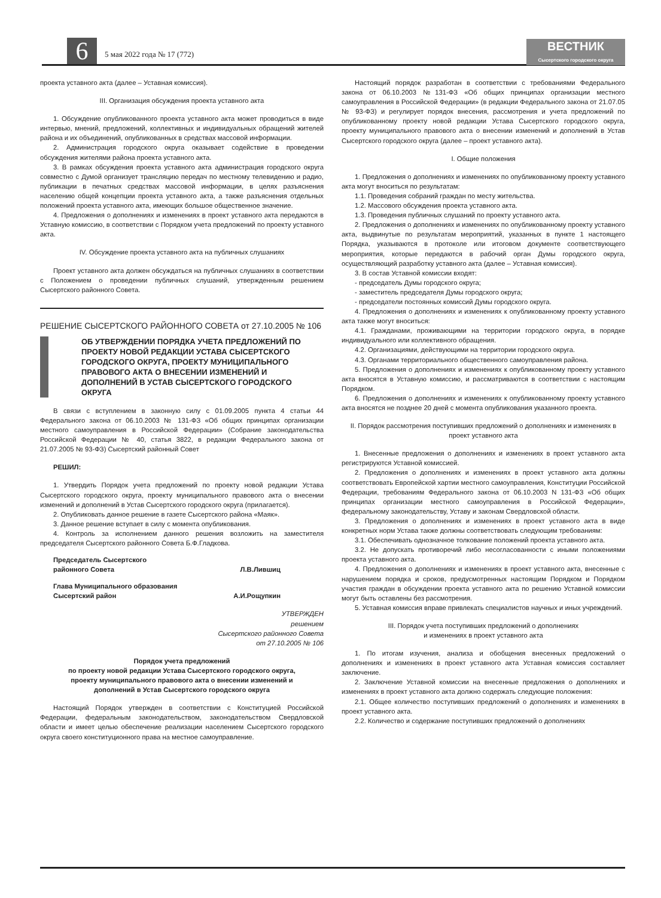6 5 мая 2022 года № 17 (772)
ВЕСТНИК
Сысертского городского округа
проекта уставного акта (далее – Уставная комиссия).
III. Организация обсуждения проекта уставного акта
1. Обсуждение опубликованного проекта уставного акта может проводиться в виде интервью, мнений, предложений, коллективных и индивидуальных обращений жителей района и их объединений, опубликованных в средствах массовой информации.
2. Администрация городского округа оказывает содействие в проведении обсуждения жителями района проекта уставного акта.
3. В рамках обсуждения проекта уставного акта администрация городского округа совместно с Думой организует трансляцию передач по местному телевидению и радио, публикации в печатных средствах массовой информации, в целях разъяснения населению общей концепции проекта уставного акта, а также разъяснения отдельных положений проекта уставного акта, имеющих большое общественное значение.
4. Предложения о дополнениях и изменениях в проект уставного акта передаются в Уставную комиссию, в соответствии с Порядком учета предложений по проекту уставного акта.
IV. Обсуждение проекта уставного акта на публичных слушаниях
Проект уставного акта должен обсуждаться на публичных слушаниях в соответствии с Положением о проведении публичных слушаний, утвержденным решением Сысертского районного Совета.
РЕШЕНИЕ СЫСЕРТСКОГО РАЙОННОГО СОВЕТА от 27.10.2005 № 106
ОБ УТВЕРЖДЕНИИ ПОРЯДКА УЧЕТА ПРЕДЛОЖЕНИЙ ПО ПРОЕКТУ НОВОЙ РЕДАКЦИИ УСТАВА СЫСЕРТСКОГО ГОРОДСКОГО ОКРУГА, ПРОЕКТУ МУНИЦИПАЛЬНОГО ПРАВОВОГО АКТА О ВНЕСЕНИИ ИЗМЕНЕНИЙ И ДОПОЛНЕНИЙ В УСТАВ СЫСЕРТСКОГО ГОРОДСКОГО ОКРУГА
В связи с вступлением в законную силу с 01.09.2005 пункта 4 статьи 44 Федерального закона от 06.10.2003 № 131-ФЗ «Об общих принципах организации местного самоуправления в Российской Федерации» (Собрание законодательства Российской Федерации № 40, статья 3822, в редакции Федерального закона от 21.07.2005 № 93-ФЗ) Сысертский районный Совет
РЕШИЛ:
1. Утвердить Порядок учета предложений по проекту новой редакции Устава Сысертского городского округа, проекту муниципального правового акта о внесении изменений и дополнений в Устав Сысертского городского округа (прилагается).
2. Опубликовать данное решение в газете Сысертского района «Маяк».
3. Данное решение вступает в силу с момента опубликования.
4. Контроль за исполнением данного решения возложить на заместителя председателя Сысертского районного Совета Б.Ф.Гладкова.
Председатель Сысертского
районного Совета
Л.В.Лившиц
Глава Муниципального образования
Сысертский район
А.И.Рощупкин
УТВЕРЖДЕН
решением
Сысертского районного Совета
от 27.10.2005 № 106
Порядок учета предложений
по проекту новой редакции Устава Сысертского городского округа,
проекту муниципального правового акта о внесении изменений и
дополнений в Устав Сысертского городского округа
Настоящий Порядок утвержден в соответствии с Конституцией Российской Федерации, федеральным законодательством, законодательством Свердловской области и имеет целью обеспечение реализации населением Сысертского городского округа своего конституционного права на местное самоуправление.
Настоящий порядок разработан в соответствии с требованиями Федерального закона от 06.10.2003 №131-ФЗ «Об общих принципах организации местного самоуправления в Российской Федерации» (в редакции Федерального закона от 21.07.05 № 93-ФЗ) и регулирует порядок внесения, рассмотрения и учета предложений по опубликованному проекту новой редакции Устава Сысертского городского округа, проекту муниципального правового акта о внесении изменений и дополнений в Устав Сысертского городского округа (далее – проект уставного акта).
I. Общие положения
1. Предложения о дополнениях и изменениях по опубликованному проекту уставного акта могут вноситься по результатам:
1.1. Проведения собраний граждан по месту жительства.
1.2. Массового обсуждения проекта уставного акта.
1.3. Проведения публичных слушаний по проекту уставного акта.
2. Предложения о дополнениях и изменениях по опубликованному проекту уставного акта, выдвинутые по результатам мероприятий, указанных в пункте 1 настоящего Порядка, указываются в протоколе или итоговом документе соответствующего мероприятия, которые передаются в рабочий орган Думы городского округа, осуществляющий разработку уставного акта (далее – Уставная комиссия).
3. В состав Уставной комиссии входят:
- председатель Думы городского округа;
- заместитель председателя Думы городского округа;
- председатели постоянных комиссий Думы городского округа.
4. Предложения о дополнениях и изменениях к опубликованному проекту уставного акта также могут вноситься:
4.1. Гражданами, проживающими на территории городского округа, в порядке индивидуального или коллективного обращения.
4.2. Организациями, действующими на территории городского округа.
4.3. Органами территориального общественного самоуправления района.
5. Предложения о дополнениях и изменениях к опубликованному проекту уставного акта вносятся в Уставную комиссию, и рассматриваются в соответствии с настоящим Порядком.
6. Предложения о дополнениях и изменениях к опубликованному проекту уставного акта вносятся не позднее 20 дней с момента опубликования указанного проекта.
II. Порядок рассмотрения поступивших предложений о дополнениях и изменениях в проект уставного акта
1. Внесенные предложения о дополнениях и изменениях в проект уставного акта регистрируются Уставной комиссией.
2. Предложения о дополнениях и изменениях в проект уставного акта должны соответствовать Европейской хартии местного самоуправления, Конституции Российской Федерации, требованиям Федерального закона от 06.10.2003 N 131-ФЗ «Об общих принципах организации местного самоуправления в Российской Федерации», федеральному законодательству, Уставу и законам Свердловской области.
3. Предложения о дополнениях и изменениях в проект уставного акта в виде конкретных норм Устава также должны соответствовать следующим требованиям:
3.1. Обеспечивать однозначное толкование положений проекта уставного акта.
3.2. Не допускать противоречий либо несогласованности с иными положениями проекта уставного акта.
4. Предложения о дополнениях и изменениях в проект уставного акта, внесенные с нарушением порядка и сроков, предусмотренных настоящим Порядком и Порядком участия граждан в обсуждении проекта уставного акта по решению Уставной комиссии могут быть оставлены без рассмотрения.
5. Уставная комиссия вправе привлекать специалистов научных и иных учреждений.
III. Порядок учета поступивших предложений о дополнениях
и изменениях в проект уставного акта
1. По итогам изучения, анализа и обобщения внесенных предложений о дополнениях и изменениях в проект уставного акта Уставная комиссия составляет заключение.
2. Заключение Уставной комиссии на внесенные предложения о дополнениях и изменениях в проект уставного акта должно содержать следующие положения:
2.1. Общее количество поступивших предложений о дополнениях и изменениях в проект уставного акта.
2.2. Количество и содержание поступивших предложений о дополнениях